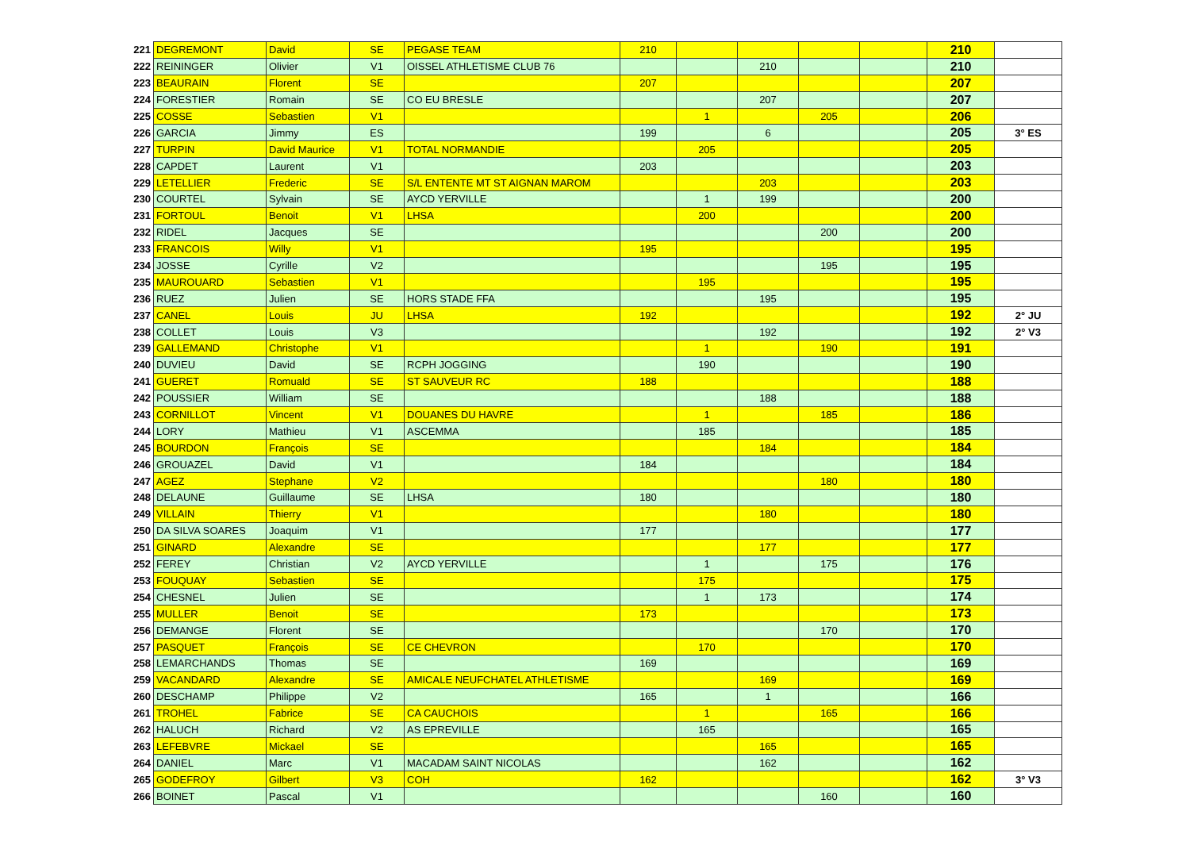| 221 | DEGREMONT | David | SE | PEGASE TEAM | 210 | | | | | 210 | |
| 222 | REININGER | Olivier | V1 | OISSEL ATHLETISME CLUB 76 | | | 210 | | | 210 | |
| 223 | BEAURAIN | Florent | SE | | 207 | | | | | 207 | |
| 224 | FORESTIER | Romain | SE | CO EU BRESLE | | | 207 | | | 207 | |
| 225 | COSSE | Sebastien | V1 | | | 1 | | 205 | | 206 | |
| 226 | GARCIA | Jimmy | ES | | 199 | | 6 | | | 205 | 3° ES |
| 227 | TURPIN | David Maurice | V1 | TOTAL NORMANDIE | | 205 | | | | 205 | |
| 228 | CAPDET | Laurent | V1 | | 203 | | | | | 203 | |
| 229 | LETELLIER | Frederic | SE | S/L ENTENTE MT ST AIGNAN MAROM | | | 203 | | | 203 | |
| 230 | COURTEL | Sylvain | SE | AYCD YERVILLE | | 1 | 199 | | | 200 | |
| 231 | FORTOUL | Benoit | V1 | LHSA | | 200 | | | | 200 | |
| 232 | RIDEL | Jacques | SE | | | | | 200 | | 200 | |
| 233 | FRANCOIS | Willy | V1 | | 195 | | | | | 195 | |
| 234 | JOSSE | Cyrille | V2 | | | | | 195 | | 195 | |
| 235 | MAUROUARD | Sebastien | V1 | | | 195 | | | | 195 | |
| 236 | RUEZ | Julien | SE | HORS STADE FFA | | | 195 | | | 195 | |
| 237 | CANEL | Louis | JU | LHSA | 192 | | | | | 192 | 2° JU |
| 238 | COLLET | Louis | V3 | | | | 192 | | | 192 | 2° V3 |
| 239 | GALLEMAND | Christophe | V1 | | | 1 | | 190 | | 191 | |
| 240 | DUVIEU | David | SE | RCPH JOGGING | | 190 | | | | 190 | |
| 241 | GUERET | Romuald | SE | ST SAUVEUR RC | 188 | | | | | 188 | |
| 242 | POUSSIER | William | SE | | | | 188 | | | 188 | |
| 243 | CORNILLOT | Vincent | V1 | DOUANES DU HAVRE | | 1 | | 185 | | 186 | |
| 244 | LORY | Mathieu | V1 | ASCEMMA | | 185 | | | | 185 | |
| 245 | BOURDON | François | SE | | | | 184 | | | 184 | |
| 246 | GROUAZEL | David | V1 | | 184 | | | | | 184 | |
| 247 | AGEZ | Stephane | V2 | | | | | 180 | | 180 | |
| 248 | DELAUNE | Guillaume | SE | LHSA | 180 | | | | | 180 | |
| 249 | VILLAIN | Thierry | V1 | | | | 180 | | | 180 | |
| 250 | DA SILVA SOARES | Joaquim | V1 | | 177 | | | | | 177 | |
| 251 | GINARD | Alexandre | SE | | | | 177 | | | 177 | |
| 252 | FEREY | Christian | V2 | AYCD YERVILLE | | 1 | | 175 | | 176 | |
| 253 | FOUQUAY | Sebastien | SE | | | 175 | | | | 175 | |
| 254 | CHESNEL | Julien | SE | | | 1 | 173 | | | 174 | |
| 255 | MULLER | Benoit | SE | | 173 | | | | | 173 | |
| 256 | DEMANGE | Florent | SE | | | | | 170 | | 170 | |
| 257 | PASQUET | François | SE | CE CHEVRON | | 170 | | | | 170 | |
| 258 | LEMARCHANDS | Thomas | SE | | 169 | | | | | 169 | |
| 259 | VACANDARD | Alexandre | SE | AMICALE NEUFCHATEL ATHLETISME | | | 169 | | | 169 | |
| 260 | DESCHAMP | Philippe | V2 | | 165 | | 1 | | | 166 | |
| 261 | TROHEL | Fabrice | SE | CA CAUCHOIS | | 1 | | 165 | | 166 | |
| 262 | HALUCH | Richard | V2 | AS EPREVILLE | | 165 | | | | 165 | |
| 263 | LEFEBVRE | Mickael | SE | | | | 165 | | | 165 | |
| 264 | DANIEL | Marc | V1 | MACADAM SAINT NICOLAS | | | 162 | | | 162 | |
| 265 | GODEFROY | Gilbert | V3 | COH | 162 | | | | | 162 | 3° V3 |
| 266 | BOINET | Pascal | V1 | | | | | 160 | | 160 | |